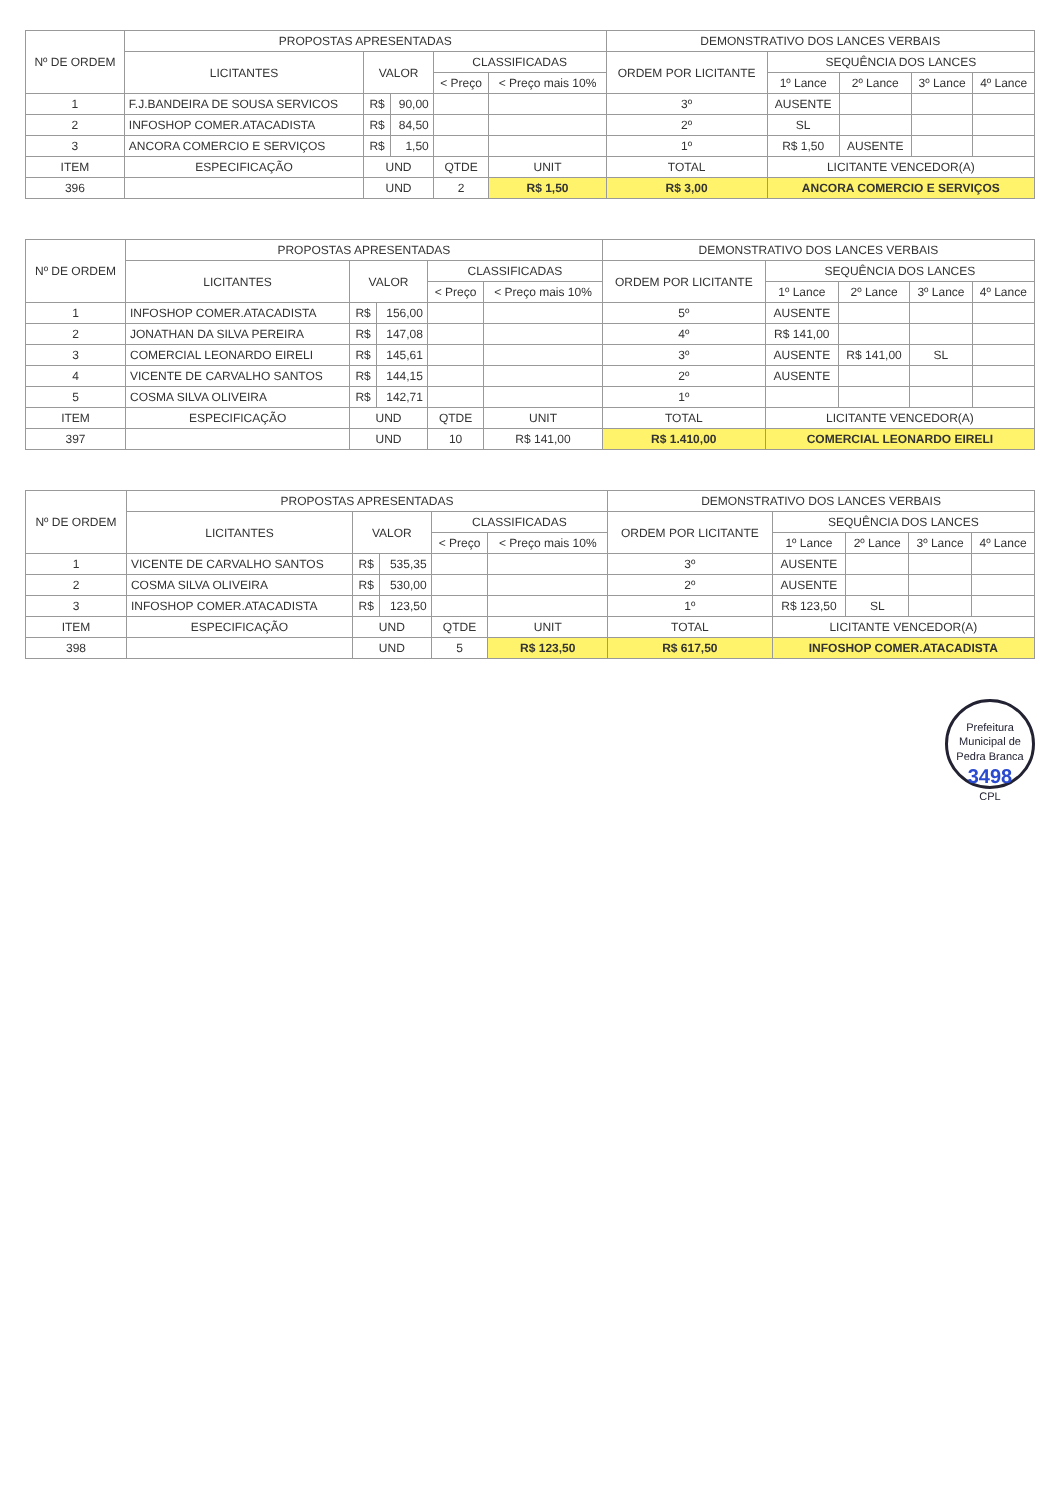| Nº DE ORDEM | PROPOSTAS APRESENTADAS | | | | | DEMONSTRATIVO DOS LANCES VERBAIS | | | | |
| --- | --- | --- | --- | --- | --- | --- | --- | --- | --- | --- |
| | LICITANTES | VALOR | | CLASSIFICADAS | | ORDEM POR LICITANTE | SEQUÊNCIA DOS LANCES | | | |
| | | | | < Preço | < Preço mais 10% | | 1º Lance | 2º Lance | 3º Lance | 4º Lance |
| 1 | F.J.BANDEIRA DE SOUSA SERVICOS | R$ | 90,00 | | | 3º | AUSENTE | | | |
| 2 | INFOSHOP COMER.ATACADISTA | R$ | 84,50 | | | 2º | SL | | | |
| 3 | ANCORA COMERCIO E SERVIÇOS | R$ | 1,50 | | | 1º | R$ 1,50 | AUSENTE | | |
| ITEM | ESPECIFICAÇÃO | UND | | QTDE | UNIT | TOTAL | LICITANTE VENCEDOR(A) | | | |
| 396 | | UND | | 2 | R$ 1,50 | R$ 3,00 | ANCORA COMERCIO E SERVIÇOS | | | |
| Nº DE ORDEM | PROPOSTAS APRESENTADAS | | | | | DEMONSTRATIVO DOS LANCES VERBAIS | | | | |
| --- | --- | --- | --- | --- | --- | --- | --- | --- | --- | --- |
| | LICITANTES | VALOR | | CLASSIFICADAS | | ORDEM POR LICITANTE | SEQUÊNCIA DOS LANCES | | | |
| | | | | < Preço | < Preço mais 10% | | 1º Lance | 2º Lance | 3º Lance | 4º Lance |
| 1 | INFOSHOP COMER.ATACADISTA | R$ | 156,00 | | | 5º | AUSENTE | | | |
| 2 | JONATHAN DA SILVA PEREIRA | R$ | 147,08 | | | 4º | R$ 141,00 | | | |
| 3 | COMERCIAL LEONARDO EIRELI | R$ | 145,61 | | | 3º | AUSENTE | R$ 141,00 | SL | |
| 4 | VICENTE DE CARVALHO SANTOS | R$ | 144,15 | | | 2º | AUSENTE | | | |
| 5 | COSMA SILVA OLIVEIRA | R$ | 142,71 | | | 1º | | | | |
| ITEM | ESPECIFICAÇÃO | UND | | QTDE | UNIT | TOTAL | LICITANTE VENCEDOR(A) | | | |
| 397 | | UND | | 10 | R$ 141,00 | R$ 1.410,00 | COMERCIAL LEONARDO EIRELI | | | |
| Nº DE ORDEM | PROPOSTAS APRESENTADAS | | | | | DEMONSTRATIVO DOS LANCES VERBAIS | | | | |
| --- | --- | --- | --- | --- | --- | --- | --- | --- | --- | --- |
| | LICITANTES | VALOR | | CLASSIFICADAS | | ORDEM POR LICITANTE | SEQUÊNCIA DOS LANCES | | | |
| | | | | < Preço | < Preço mais 10% | | 1º Lance | 2º Lance | 3º Lance | 4º Lance |
| 1 | VICENTE DE CARVALHO SANTOS | R$ | 535,35 | | | 3º | AUSENTE | | | |
| 2 | COSMA SILVA OLIVEIRA | R$ | 530,00 | | | 2º | AUSENTE | | | |
| 3 | INFOSHOP COMER.ATACADISTA | R$ | 123,50 | | | 1º | R$ 123,50 | SL | | |
| ITEM | ESPECIFICAÇÃO | UND | | QTDE | UNIT | TOTAL | LICITANTE VENCEDOR(A) | | | |
| 398 | | UND | | 5 | R$ 123,50 | R$ 617,50 | INFOSHOP COMER.ATACADISTA | | | |
Prefeitura Municipal de Pedra Branca
3498
CPL